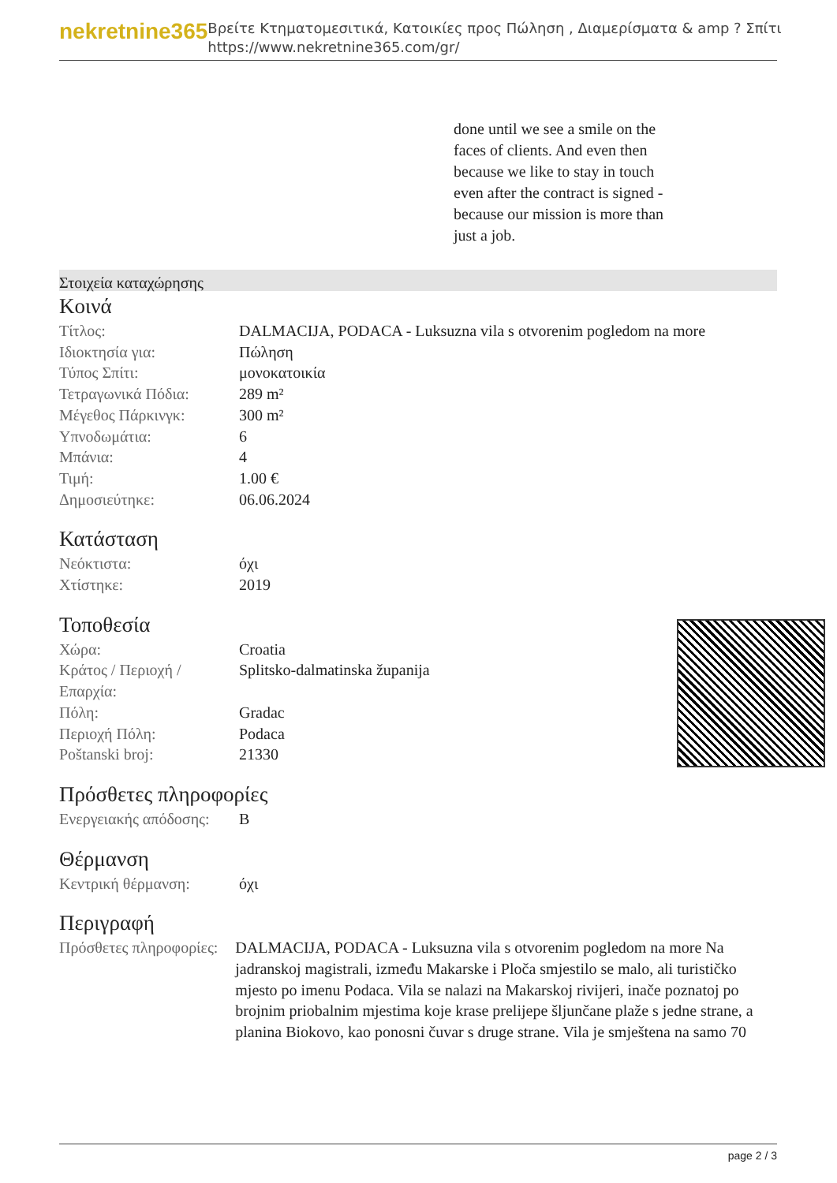nekretnine365
Βρείτε Κτηματομεσιτικά, Κατοικίες προς Πώληση , Διαμερίσματα & amp ? Σπίτι
https://www.nekretnine365.com/gr/
done until we see a smile on the faces of clients. And even then because we like to stay in touch even after the contract is signed - because our mission is more than just a job.
Στοιχεία καταχώρησης
Κοινά
| Τίτλος: | DALMACIJA, PODACA - Luksuzna vila s otvorenim pogledom na more |
| Ιδιοκτησία για: | Πώληση |
| Τύπος Σπίτι: | μονοκατοικία |
| Τετραγωνικά Πόδια: | 289 m² |
| Μέγεθος Πάρκινγκ: | 300 m² |
| Υπνοδωμάτια: | 6 |
| Μπάνια: | 4 |
| Τιμή: | 1.00 € |
| Δημοσιεύτηκε: | 06.06.2024 |
Κατάσταση
| Νεόκτιστα: | όχι |
| Χτίστηκε: | 2019 |
Τοποθεσία
| Χώρα: | Croatia |
| Κράτος / Περιοχή / Επαρχία: | Splitsko-dalmatinska županija |
| Πόλη: | Gradac |
| Περιοχή Πόλη: | Podaca |
| Poštanski broj: | 21330 |
Πρόσθετες πληροφορίες
| Ενεργειακής απόδοσης: | B |
Θέρμανση
| Κεντρική θέρμανση: | όχι |
Περιγραφή
| Πρόσθετες πληροφορίες: | DALMACIJA, PODACA - Luksuzna vila s otvorenim pogledom na more Na jadranskoj magistrali, između Makarske i Ploča smjestilo se malo, ali turističko mjesto po imenu Podaca. Vila se nalazi na Makarskoj rivijeri, inače poznatoj po brojnim priobalnim mjestima koje krase prelijepe šljunčane plaže s jedne strane, a planina Biokovo, kao ponosni čuvar s druge strane. Vila je smještena na samo 70 |
page 2 / 3